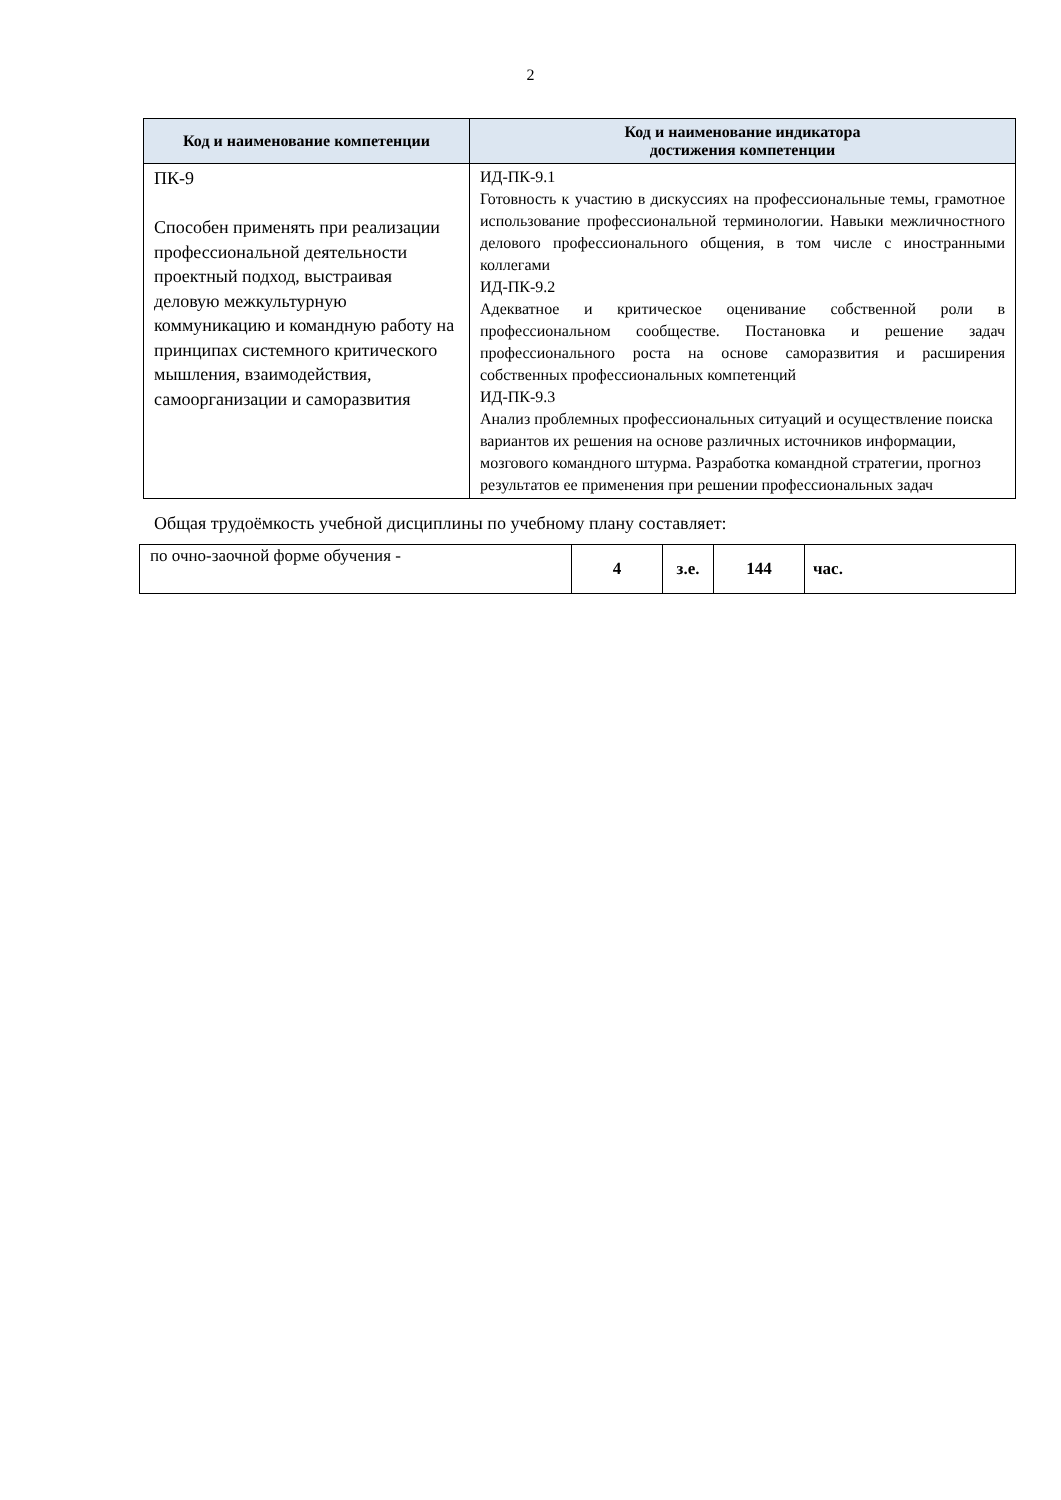2
| Код и наименование компетенции | Код и наименование индикатора достижения компетенции |
| --- | --- |
| ПК-9 Способен применять при реализации профессиональной деятельности проектный подход, выстраивая деловую межкультурную коммуникацию и командную работу на принципах системного критического мышления, взаимодействия, самоорганизации и саморазвития | ИД-ПК-9.1 Готовность к участию в дискуссиях на профессиональные темы, грамотное использование профессиональной терминологии. Навыки межличностного делового профессионального общения, в том числе с иностранными коллегами ИД-ПК-9.2 Адекватное и критическое оценивание собственной роли в профессиональном сообществе. Постановка и решение задач профессионального роста на основе саморазвития и расширения собственных профессиональных компетенций ИД-ПК-9.3 Анализ проблемных профессиональных ситуаций и осуществление поиска вариантов их решения на основе различных источников информации, мозгового командного штурма. Разработка командной стратегии, прогноз результатов ее применения при решении профессиональных задач |
Общая трудоёмкость учебной дисциплины по учебному плану составляет:
| по очно-заочной форме обучения - | 4 | з.е. | 144 | час. |